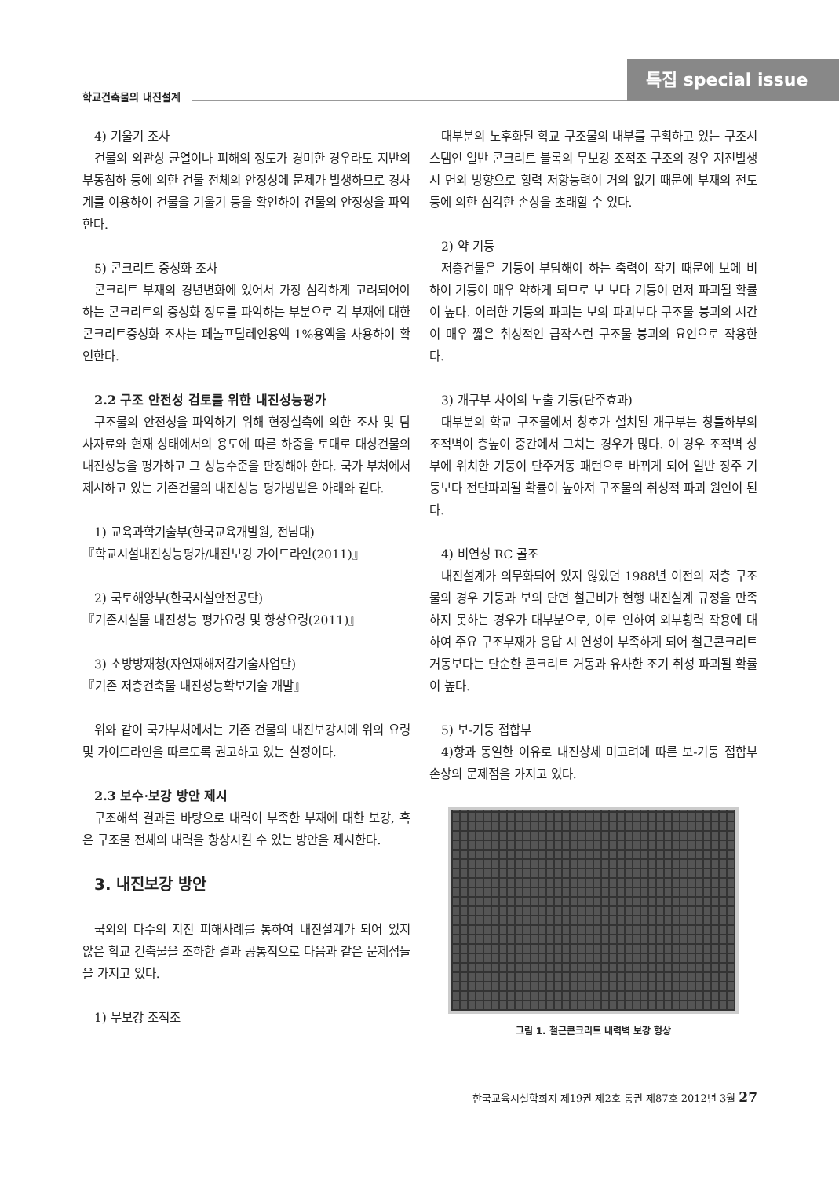특집 special issue
학교건축물의 내진설계
4) 기울기 조사
건물의 외관상 균열이나 피해의 정도가 경미한 경우라도 지반의 부동침하 등에 의한 건물 전체의 안정성에 문제가 발생하므로 경사계를 이용하여 건물을 기울기 등을 확인하여 건물의 안정성을 파악한다.
5) 콘크리트 중성화 조사
콘크리트 부재의 경년변화에 있어서 가장 심각하게 고려되어야 하는 콘크리트의 중성화 정도를 파악하는 부분으로 각 부재에 대한 콘크리트중성화 조사는 페놀프탈레인용액 1%용액을 사용하여 확인한다.
2.2 구조 안전성 검토를 위한 내진성능평가
구조물의 안전성을 파악하기 위해 현장실측에 의한 조사 및 탐사자료와 현재 상태에서의 용도에 따른 하중을 토대로 대상건물의 내진성능을 평가하고 그 성능수준을 판정해야 한다. 국가 부처에서 제시하고 있는 기존건물의 내진성능 평가방법은 아래와 같다.
1) 교육과학기술부(한국교육개발원, 전남대)
『학교시설내진성능평가/내진보강 가이드라인(2011)』
2) 국토해양부(한국시설안전공단)
『기존시설물 내진성능 평가요령 및 향상요령(2011)』
3) 소방방재청(자연재해저감기술사업단)
『기존 저층건축물 내진성능확보기술 개발』
위와 같이 국가부처에서는 기존 건물의 내진보강시에 위의 요령 및 가이드라인을 따르도록 권고하고 있는 실정이다.
2.3 보수·보강 방안 제시
구조해석 결과를 바탕으로 내력이 부족한 부재에 대한 보강, 혹은 구조물 전체의 내력을 향상시킬 수 있는 방안을 제시한다.
3. 내진보강 방안
국외의 다수의 지진 피해사례를 통하여 내진설계가 되어 있지 않은 학교 건축물을 조하한 결과 공통적으로 다음과 같은 문제점들을 가지고 있다.
1) 무보강 조적조
대부분의 노후화된 학교 구조물의 내부를 구획하고 있는 구조시스템인 일반 콘크리트 블록의 무보강 조적조 구조의 경우 지진발생시 면외 방향으로 횡력 저항능력이 거의 없기 때문에 부재의 전도 등에 의한 심각한 손상을 초래할 수 있다.
2) 약 기둥
저층건물은 기둥이 부담해야 하는 축력이 작기 때문에 보에 비하여 기둥이 매우 약하게 되므로 보 보다 기둥이 먼저 파괴될 확률이 높다. 이러한 기둥의 파괴는 보의 파괴보다 구조물 붕괴의 시간이 매우 짧은 취성적인 급작스런 구조물 붕괴의 요인으로 작용한다.
3) 개구부 사이의 노출 기둥(단주효과)
대부분의 학교 구조물에서 창호가 설치된 개구부는 창틀하부의 조적벽이 층높이 중간에서 그치는 경우가 많다. 이 경우 조적벽 상부에 위치한 기둥이 단주거동 패턴으로 바뀌게 되어 일반 장주 기둥보다 전단파괴될 확률이 높아져 구조물의 취성적 파괴 원인이 된다.
4) 비연성 RC 골조
내진설계가 의무화되어 있지 않았던 1988년 이전의 저층 구조물의 경우 기둥과 보의 단면 철근비가 현행 내진설계 규정을 만족하지 못하는 경우가 대부분으로, 이로 인하여 외부횡력 작용에 대하여 주요 구조부재가 응답 시 연성이 부족하게 되어 철근콘크리트 거동보다는 단순한 콘크리트 거동과 유사한 조기 취성 파괴될 확률이 높다.
5) 보-기둥 접합부
4)항과 동일한 이유로 내진상세 미고려에 따른 보-기둥 접합부 손상의 문제점을 가지고 있다.
그림 1. 철근콘크리트 내력벽 보강 형상
한국교육시설학회지 제19권 제2호 통권 제87호 2012년 3월 27